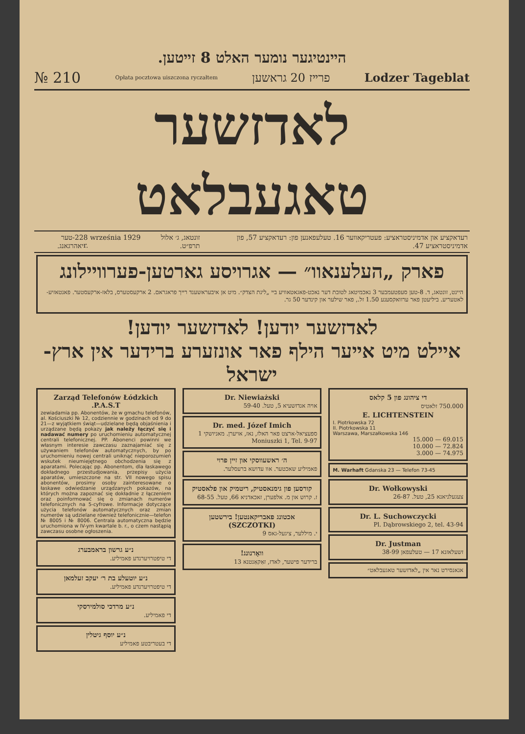הײנטיגער נומער האלט 8 זײטען.
№ 210 Opłata pocztowa uiszczona ryczałtem פרײז 20 גראשען Lodzer Tageblat
לאדזשער טאגעבלאט
רעדאקציע און אדמיניסטראציע: פעטריקאווער 16. טעלעפאנען פון: רעדאקציע 57, פון אדמיניסטראציע 47. זונטאג, ג׳ אלול תרפ״ט. 8 września 1929 r. 22-טער יאהרגאנג.
פארק „העלענאוו״ — אגרויסע גארטען-פערוויילונג
היינט, זונטאג, ד. 8-טען סעפטעמבער 3 נאכמיטאג לטובת דער נאכט-פאגאטאוויע בײ „לינת הצדק״. מיט אן איבעראשענד רײך פראגראם. 2 ארקעסטערס, בלאז-ארקעסטער. פאנטאזיע-לאטעריע. ביליעטן פאר ערוואקסענע 1.50 זל., פאר שילער און קינדער 50 גר.
לאדזשער יודען! לאדזשער יודען!
איילט מיט אײער הילף פאר אונזערע ברידער אין ארץ-ישראל
Zarząd Telefonów Łódzkich P.A.S.T.
zewiadamia pp. Abonentów, że w gmachu telefonów, al. Kościuszki № 12, codziennie w godzinach od 9 do 21—z wyjątkiem świąt—udzielane będą objaśnienia i urządzane będą pokazy jak należy łączyć się i nadawać numery po uruchomieniu automatycznej centrali telefonicznej. PP. Abonenci powinni we własnym interesie zawczasu zaznajamiać się z używaniem telefonów automatycznych, by po uruchomieniu nowej centrali uniknąć nieporozumień wskutek nieumiejętnego obchodzenia się z aparatami. Polecając pp. Abonentom, dla łaskawego dokładnego przestudjowania, przepisy użycia aparatów, umieszczone na str. VII nowego spisu abonentów, prosimy osoby zainteresowane o łaskawe odwiedzanie urządzanych pokazów, na których można zapoznać się dokładnie z łączeniem oraz poinformować się o zmianach numerów telefonicznych na 5-cyfrowe. Informacje dotyczące użycia telefonów automatycznych oraz zmian numerów są udzielane również telefonicznie—telefon № 8005 i № 8006. Centrala automatyczna będzie uruchomiona w IV-ym kwartale b. r., o czem nastąpią zawczasu osobne ogłoszenia.
נ״ע גרשון בראמבערג
די טיפטרויערנדע פאמיליע.
נ״ע יוטעלע בת ר׳ יעקב זעלמאן
די טיפטרויערנדע פאמיליע.
נ״ע מרדכי סולמירסקי
די פאמיליע.
נ״ע יוסף גיטלין
די בעטריבטע פאמיליע
Dr. Niewiażski
אויה אנדזשעיא 5, טעל. 59-40
Dr. med. Józef Imich
ספעציאל-ארצט פאר האלז, נאז, אויערן. מאניושקי 1 Moniuszki 1, Tel. 9-97
ה׳ ראשעווסקי און זײן פרוי
פאמיליע שאכטער. אוו עדושא ברעסלער.
קורסען פון גימנאסטיק, ריטמיק און פלאסטיק
ז. קרוש און מ. אלפערן, זאכאדניא 66, טעל. 68-55
אכטונג פאבריקאנטען! בירשטען (SZCZOTKI)
י. מיללער, ציגעל-גאס 9
וואָרנונג!
ברידער פישער, לאדז, זאַקאַנטנא 13
די ציהונג פון 5 קלאס
750.000 זלאטיס
E. LICHTENSTEIN
I. Piotrkowska 72
II. Piotrkowska 11
Warszawa, Marszałkowska 146
69.015 — 15.000
72.824 — 10.000
74.975 — 3.000
M. Warhaft Gdanska 23 — Telefon 73-45
Dr. Wołkowyski
צעגעלניאנא 25, טעל. 26-87
Dr. L. Suchowczycki
Pl. Dąbrowskiego 2, tel. 43-94
Dr. Justman
זשעלאזנא 17 — טעלעפאן 38-99
אנאנסירט נאר אין „לאדזשער טאגעבלאט״